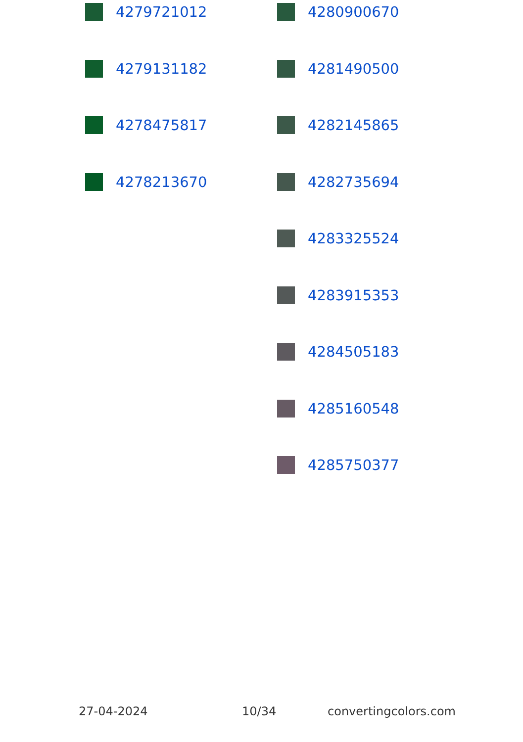4279721012
4279131182
4278475817
4278213670
4280900670
4281490500
4282145865
4282735694
4283325524
4283915353
4284505183
4285160548
4285750377
27-04-2024 10/34 convertingcolors.com